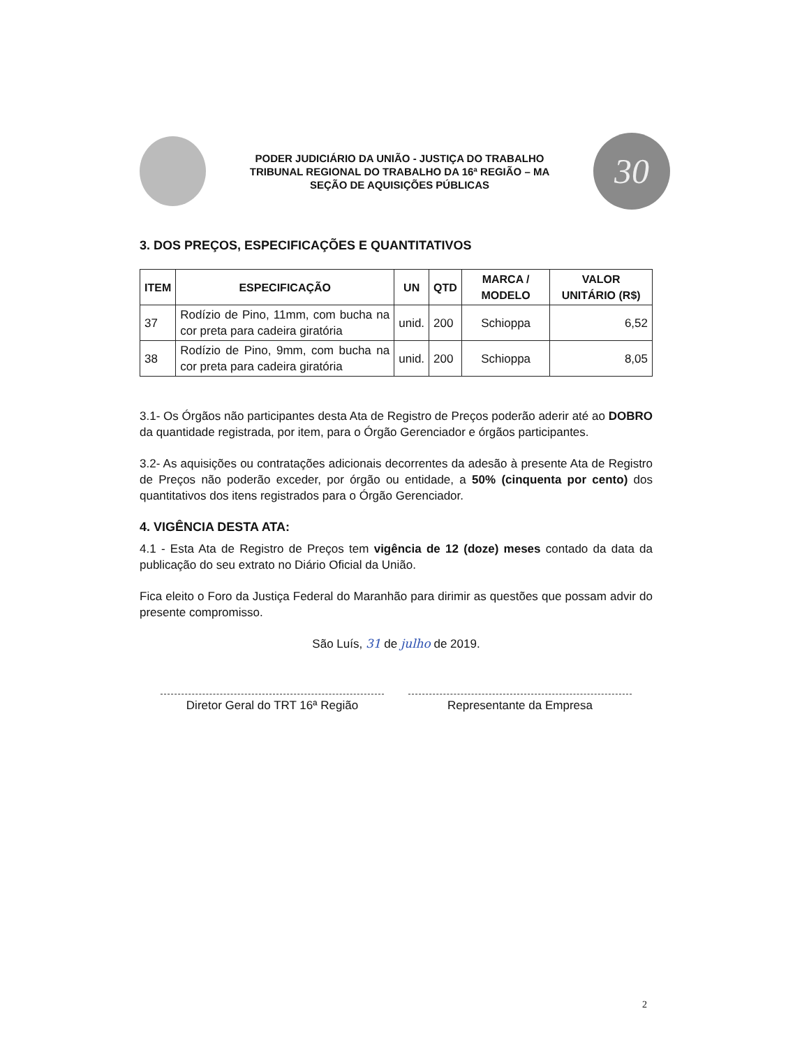PODER JUDICIÁRIO DA UNIÃO - JUSTIÇA DO TRABALHO
TRIBUNAL REGIONAL DO TRABALHO DA 16ª REGIÃO – MA
SEÇÃO DE AQUISIÇÕES PÚBLICAS
30
3. DOS PREÇOS, ESPECIFICAÇÕES E QUANTITATIVOS
| ITEM | ESPECIFICAÇÃO | UN | QTD | MARCA / MODELO | VALOR UNITÁRIO (R$) |
| --- | --- | --- | --- | --- | --- |
| 37 | Rodízio de Pino, 11mm, com bucha na cor preta para cadeira giratória | unid. | 200 | Schioppa | 6,52 |
| 38 | Rodízio de Pino, 9mm, com bucha na cor preta para cadeira giratória | unid. | 200 | Schioppa | 8,05 |
3.1- Os Órgãos não participantes desta Ata de Registro de Preços poderão aderir até ao DOBRO da quantidade registrada, por item, para o Órgão Gerenciador e órgãos participantes.
3.2- As aquisições ou contratações adicionais decorrentes da adesão à presente Ata de Registro de Preços não poderão exceder, por órgão ou entidade, a 50% (cinquenta por cento) dos quantitativos dos itens registrados para o Órgão Gerenciador.
4. VIGÊNCIA DESTA ATA:
4.1 - Esta Ata de Registro de Preços tem vigência de 12 (doze) meses contado da data da publicação do seu extrato no Diário Oficial da União.
Fica eleito o Foro da Justiça Federal do Maranhão para dirimir as questões que possam advir do presente compromisso.
São Luís, 31 de julho de 2019.
Diretor Geral do TRT 16ª Região Representante da Empresa
2